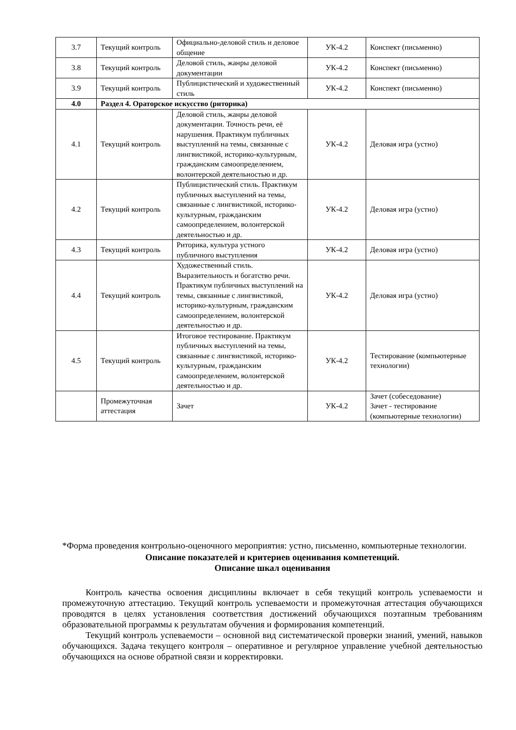| 3.7 | Текущий контроль | Официально-деловой стиль и деловое общение | УК-4.2 | Конспект (письменно) |
| 3.8 | Текущий контроль | Деловой стиль, жанры деловой документации | УК-4.2 | Конспект (письменно) |
| 3.9 | Текущий контроль | Публицистический и художественный стиль | УК-4.2 | Конспект (письменно) |
| 4.0 | Раздел 4. Ораторское искусство (риторика) | | | |
| 4.1 | Текущий контроль | Деловой стиль, жанры деловой документации. Точность речи, её нарушения. Практикум публичных выступлений на темы, связанные с лингвистикой, историко-культурным, гражданским самоопределением, волонтерской деятельностью и др. | УК-4.2 | Деловая игра (устно) |
| 4.2 | Текущий контроль | Публицистический стиль. Практикум публичных выступлений на темы, связанные с лингвистикой, историко-культурным, гражданским самоопределением, волонтерской деятельностью и др. | УК-4.2 | Деловая игра (устно) |
| 4.3 | Текущий контроль | Риторика, культура устного публичного выступления | УК-4.2 | Деловая игра (устно) |
| 4.4 | Текущий контроль | Художественный стиль. Выразительность и богатство речи. Практикум публичных выступлений на темы, связанные с лингвистикой, историко-культурным, гражданским самоопределением, волонтерской деятельностью и др. | УК-4.2 | Деловая игра (устно) |
| 4.5 | Текущий контроль | Итоговое тестирование. Практикум публичных выступлений на темы, связанные с лингвистикой, историко-культурным, гражданским самоопределением, волонтерской деятельностью и др. | УК-4.2 | Тестирование (компьютерные технологии) |
| | Промежуточная аттестация | Зачет | УК-4.2 | Зачет (собеседование) Зачет - тестирование (компьютерные технологии) |
*Форма проведения контрольно-оценочного мероприятия: устно, письменно, компьютерные технологии.
Описание показателей и критериев оценивания компетенций.
Описание шкал оценивания
Контроль качества освоения дисциплины включает в себя текущий контроль успеваемости и промежуточную аттестацию. Текущий контроль успеваемости и промежуточная аттестация обучающихся проводятся в целях установления соответствия достижений обучающихся поэтапным требованиям образовательной программы к результатам обучения и формирования компетенций.
Текущий контроль успеваемости – основной вид систематической проверки знаний, умений, навыков обучающихся. Задача текущего контроля – оперативное и регулярное управление учебной деятельностью обучающихся на основе обратной связи и корректировки.